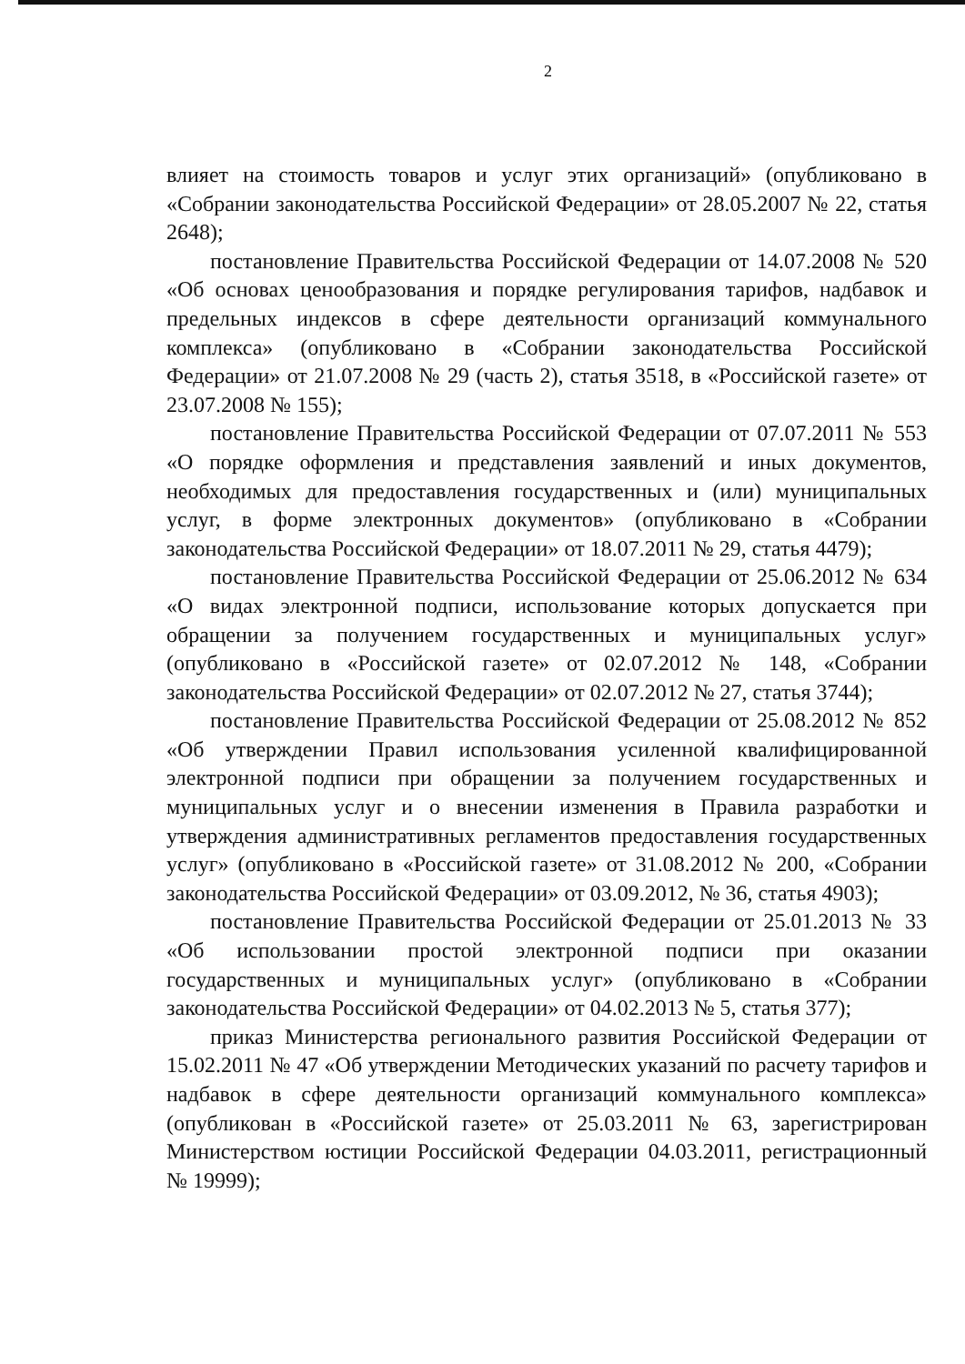2
влияет на стоимость товаров и услуг этих организаций» (опубликовано в «Собрании законодательства Российской Федерации» от 28.05.2007 № 22, статья 2648);
постановление Правительства Российской Федерации от 14.07.2008 № 520 «Об основах ценообразования и порядке регулирования тарифов, надбавок и предельных индексов в сфере деятельности организаций коммунального комплекса» (опубликовано в «Собрании законодательства Российской Федерации» от 21.07.2008 № 29 (часть 2), статья 3518, в «Российской газете» от 23.07.2008 № 155);
постановление Правительства Российской Федерации от 07.07.2011 № 553 «О порядке оформления и представления заявлений и иных документов, необходимых для предоставления государственных и (или) муниципальных услуг, в форме электронных документов» (опубликовано в «Собрании законодательства Российской Федерации» от 18.07.2011 № 29, статья 4479);
постановление Правительства Российской Федерации от 25.06.2012 № 634 «О видах электронной подписи, использование которых допускается при обращении за получением государственных и муниципальных услуг» (опубликовано в «Российской газете» от 02.07.2012 № 148, «Собрании законодательства Российской Федерации» от 02.07.2012 № 27, статья 3744);
постановление Правительства Российской Федерации от 25.08.2012 № 852 «Об утверждении Правил использования усиленной квалифицированной электронной подписи при обращении за получением государственных и муниципальных услуг и о внесении изменения в Правила разработки и утверждения административных регламентов предоставления государственных услуг» (опубликовано в «Российской газете» от 31.08.2012 № 200, «Собрании законодательства Российской Федерации» от 03.09.2012, № 36, статья 4903);
постановление Правительства Российской Федерации от 25.01.2013 № 33 «Об использовании простой электронной подписи при оказании государственных и муниципальных услуг» (опубликовано в «Собрании законодательства Российской Федерации» от 04.02.2013 № 5, статья 377);
приказ Министерства регионального развития Российской Федерации от 15.02.2011 № 47 «Об утверждении Методических указаний по расчету тарифов и надбавок в сфере деятельности организаций коммунального комплекса» (опубликован в «Российской газете» от 25.03.2011 № 63, зарегистрирован Министерством юстиции Российской Федерации 04.03.2011, регистрационный № 19999);